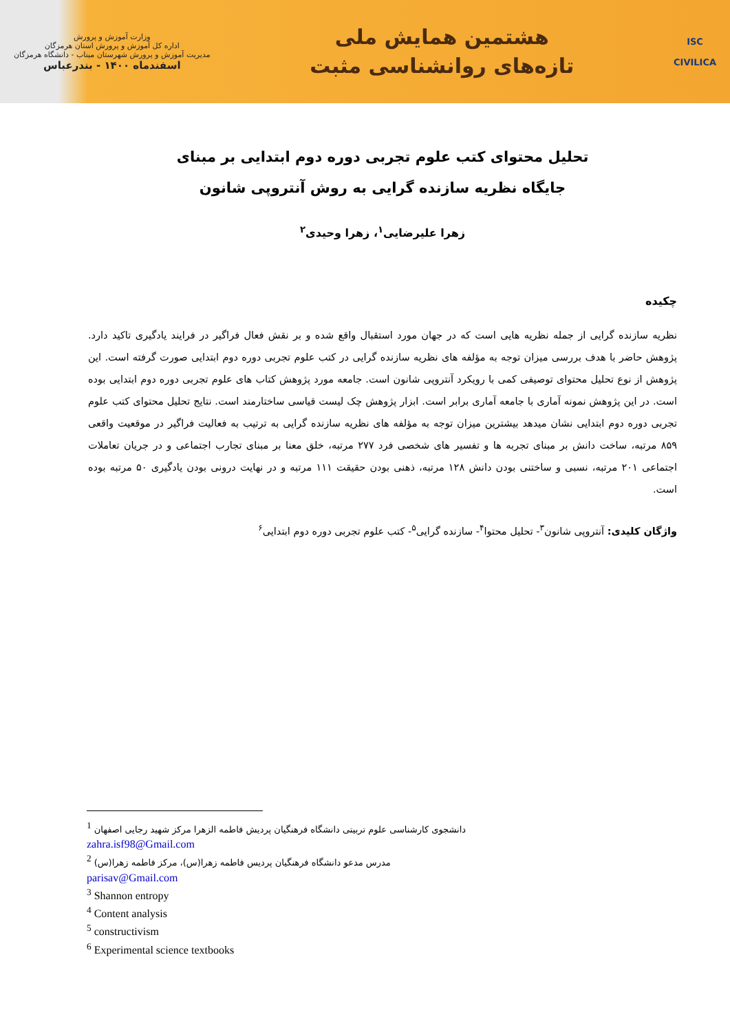وزارت آموزش و پرورش
اداره کل آموزش و پرورش استان هرمزگان
مدیریت آموزش و پرورش شهرستان میناب - دانشگاه هرمزگان
اسفندماه ۱۴۰۰ - بندرعباس
هشتمین همایش ملی
تازه‌های روانشناسی مثبت
ISC
CIVILICA
تحلیل محتوای کتب علوم تجربی دوره دوم ابتدایی بر مبنای
جایگاه نظریه سازنده گرایی به روش آنتروپی شانون
زهرا علیرضایی<sup>۱</sup>، زهرا وحیدی<sup>۲</sup>
چکیده
نظریه سازنده گرایی از جمله نظریه هایی است که در جهان مورد استقبال واقع شده و بر نقش فعال فراگیر در فرایند یادگیری تاکید دارد. پژوهش حاضر با هدف بررسی میزان توجه به مؤلفه های نظریه سازنده گرایی در کتب علوم تجربی دوره دوم ابتدایی صورت گرفته است. این پژوهش از نوع تحلیل محتوای توصیفی کمی با رویکرد آنتروپی شانون است. جامعه مورد پژوهش کتاب های علوم تجربی دوره دوم ابتدایی بوده است. در این پژوهش نمونه آماری با جامعه آماری برابر است. ابزار پژوهش چک لیست قیاسی ساختارمند است. نتایج تحلیل محتوای کتب علوم تجربی دوره دوم ابتدایی نشان میدهد بیشترین میزان توجه به مؤلفه های نظریه سازنده گرایی به ترتیب به فعالیت فراگیر در موقعیت واقعی ۸۵۹ مرتبه، ساخت دانش بر مبنای تجربه ها و تفسیر های شخصی فرد ۲۷۷ مرتبه، خلق معنا بر مبنای تجارب اجتماعی و در جریان تعاملات اجتماعی ۲۰۱ مرتبه، نسبی و ساختنی بودن دانش ۱۲۸ مرتبه، ذهنی بودن حقیقت ۱۱۱ مرتبه و در نهایت درونی بودن یادگیری ۵۰ مرتبه بوده است.
واژگان کلیدی: آنتروپی شانون<sup>۳</sup>- تحلیل محتوا<sup>۴</sup>- سازنده گرایی<sup>۵</sup>- کتب علوم تجربی دوره دوم ابتدایی<sup>۶</sup>
<sup>1</sup> دانشجوی کارشناسی علوم تربیتی دانشگاه فرهنگیان پردیش فاطمه الزهرا مرکز شهید رجایی اصفهان
zahra.isf98@Gmail.com
<sup>2</sup> مدرس مدعو دانشگاه فرهنگیان پردیس فاطمه زهرا(س)، مرکز فاطمه زهرا(س)
parisav@Gmail.com
<sup>3</sup> Shannon entropy
<sup>4</sup> Content analysis
<sup>5</sup> constructivism
<sup>6</sup> Experimental science textbooks